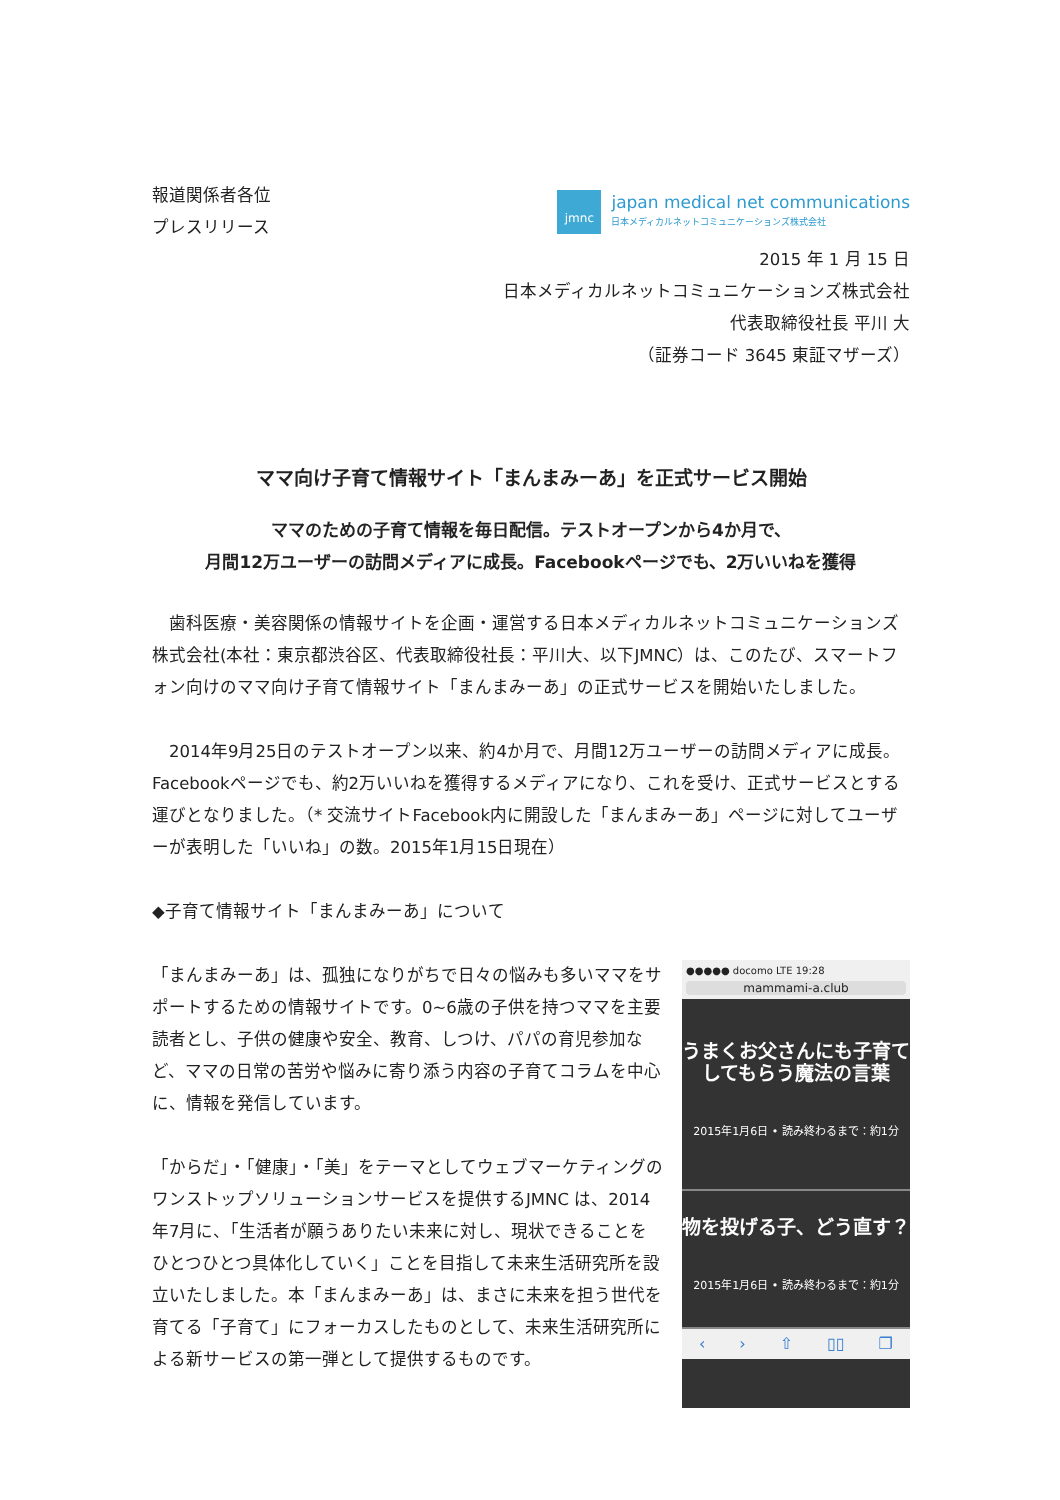報道関係者各位
プレスリリース
jmnc
japan medical net communications
日本メディカルネットコミュニケーションズ株式会社
2015 年 1 月 15 日
日本メディカルネットコミュニケーションズ株式会社
代表取締役社長 平川 大
（証券コード 3645 東証マザーズ）
ママ向け子育て情報サイト「まんまみーあ」を正式サービス開始
ママのための子育て情報を毎日配信。テストオープンから4か月で、
月間12万ユーザーの訪問メディアに成長。Facebookページでも、2万いいねを獲得
　歯科医療・美容関係の情報サイトを企画・運営する日本メディカルネットコミュニケーションズ株式会社(本社：東京都渋谷区、代表取締役社長：平川大、以下JMNC）は、このたび、スマートフォン向けのママ向け子育て情報サイト「まんまみーあ」の正式サービスを開始いたしました。
　2014年9月25日のテストオープン以来、約4か月で、月間12万ユーザーの訪問メディアに成長。Facebookページでも、約2万いいねを獲得するメディアになり、これを受け、正式サービスとする運びとなりました。（* 交流サイトFacebook内に開設した「まんまみーあ」ページに対してユーザーが表明した「いいね」の数。2015年1月15日現在）
◆子育て情報サイト「まんまみーあ」について
「まんまみーあ」は、孤独になりがちで日々の悩みも多いママをサポートするための情報サイトです。0~6歳の子供を持つママを主要読者とし、子供の健康や安全、教育、しつけ、パパの育児参加など、ママの日常の苦労や悩みに寄り添う内容の子育てコラムを中心に、情報を発信しています。
「からだ」・「健康」・「美」をテーマとしてウェブマーケティングのワンストップソリューションサービスを提供するJMNC は、2014年7月に、「生活者が願うありたい未来に対し、現状できることをひとつひとつ具体化していく」ことを目指して未来生活研究所を設立いたしました。本「まんまみーあ」は、まさに未来を担う世代を育てる「子育て」にフォーカスしたものとして、未来生活研究所による新サービスの第一弾として提供するものです。
●●●●● docomo LTE 19:28
mammami-a.club
うまくお父さんにも子育てしてもらう魔法の言葉
2015年1月6日 • 読み終わるまで：約1分
物を投げる子、どう直す？
2015年1月6日 • 読み終わるまで：約1分
‹ › ⇧ ▯▯ ❐